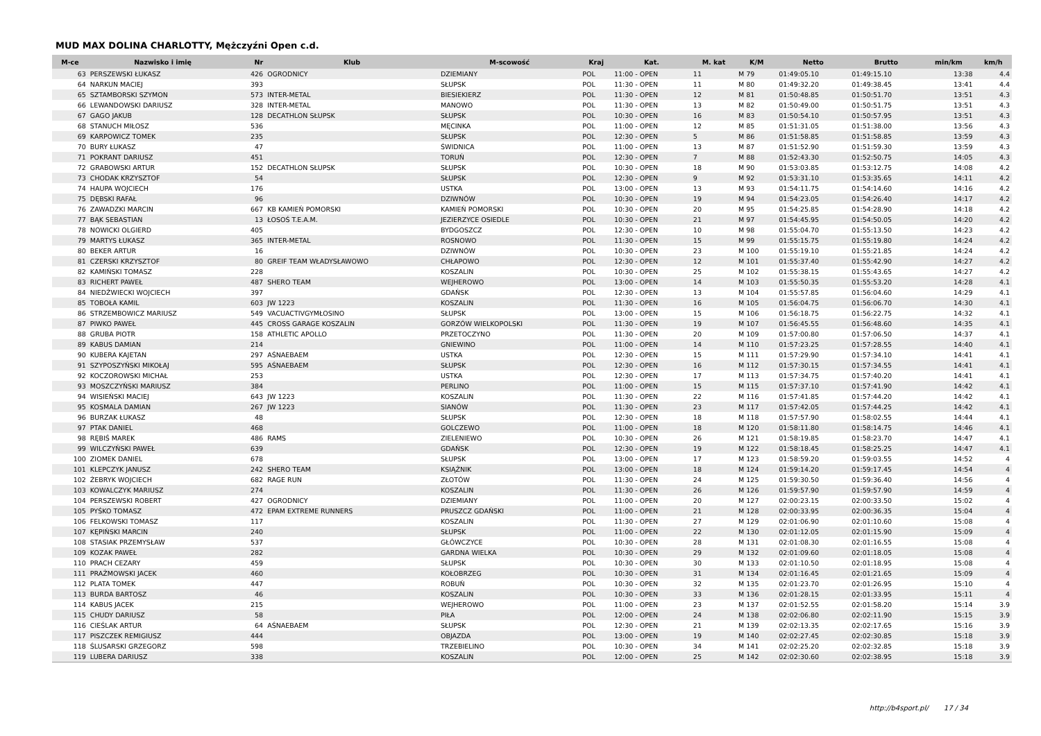MUD MAX DOLINA CHARLOTTY, Mężczyźni Open c.d.
| M-ce | Nazwisko i imię | Nr | Klub | M-scowość | Kraj | Kat. | M. kat | K/M | Netto | Brutto | min/km | km/h |
| --- | --- | --- | --- | --- | --- | --- | --- | --- | --- | --- | --- | --- |
| 63 | PERSZEWSKI ŁUKASZ | 426 | OGRODNICY | DZIEMIANY | POL | 11:00 - OPEN | 11 | M 79 | 01:49:05.10 | 01:49:15.10 | 13:38 | 4.4 |
| 64 | NARKUN MACIEJ | 393 | | SŁUPSK | POL | 11:30 - OPEN | 11 | M 80 | 01:49:32.20 | 01:49:38.45 | 13:41 | 4.4 |
| 65 | SZTAMBORSKI SZYMON | 573 | INTER-METAL | BIESIEKIERZ | POL | 11:30 - OPEN | 12 | M 81 | 01:50:48.85 | 01:50:51.70 | 13:51 | 4.3 |
| 66 | LEWANDOWSKI DARIUSZ | 328 | INTER-METAL | MANOWO | POL | 11:30 - OPEN | 13 | M 82 | 01:50:49.00 | 01:50:51.75 | 13:51 | 4.3 |
| 67 | GAGO JAKUB | 128 | DECATHLON SŁUPSK | SŁUPSK | POL | 10:30 - OPEN | 16 | M 83 | 01:50:54.10 | 01:50:57.95 | 13:51 | 4.3 |
| 68 | STANUCH MIŁOSZ | 536 | | MĘCINKA | POL | 11:00 - OPEN | 12 | M 85 | 01:51:31.05 | 01:51:38.00 | 13:56 | 4.3 |
| 69 | KARPOWICZ TOMEK | 235 | | SŁUPSK | POL | 12:30 - OPEN | 5 | M 86 | 01:51:58.85 | 01:51:58.85 | 13:59 | 4.3 |
| 70 | BURY ŁUKASZ | 47 | | ŚWIDNICA | POL | 11:00 - OPEN | 13 | M 87 | 01:51:52.90 | 01:51:59.30 | 13:59 | 4.3 |
| 71 | POKRANT DARIUSZ | 451 | | TORUŃ | POL | 12:30 - OPEN | 7 | M 88 | 01:52:43.30 | 01:52:50.75 | 14:05 | 4.3 |
| 72 | GRABOWSKI ARTUR | 152 | DECATHLON SŁUPSK | SŁUPSK | POL | 10:30 - OPEN | 18 | M 90 | 01:53:03.85 | 01:53:12.75 | 14:08 | 4.2 |
| 73 | CHODAK KRZYSZTOF | 54 | | SŁUPSK | POL | 12:30 - OPEN | 9 | M 92 | 01:53:31.10 | 01:53:35.65 | 14:11 | 4.2 |
| 74 | HAUPA WOJCIECH | 176 | | USTKA | POL | 13:00 - OPEN | 13 | M 93 | 01:54:11.75 | 01:54:14.60 | 14:16 | 4.2 |
| 75 | DĘBSKI RAFAŁ | 96 | | DZIWNÓW | POL | 10:30 - OPEN | 19 | M 94 | 01:54:23.05 | 01:54:26.40 | 14:17 | 4.2 |
| 76 | ZAWADZKI MARCIN | 667 | KB KAMIEŃ POMORSKI | KAMIEŃ POMORSKI | POL | 10:30 - OPEN | 20 | M 95 | 01:54:25.85 | 01:54:28.90 | 14:18 | 4.2 |
| 77 | BĄK SEBASTIAN | 13 | ŁOSOŚ T.E.A.M. | JEZIERZYCE OSIEDLE | POL | 10:30 - OPEN | 21 | M 97 | 01:54:45.95 | 01:54:50.05 | 14:20 | 4.2 |
| 78 | NOWICKI OLGIERD | 405 | | BYDGOSZCZ | POL | 12:30 - OPEN | 10 | M 98 | 01:55:04.70 | 01:55:13.50 | 14:23 | 4.2 |
| 79 | MARTYS ŁUKASZ | 365 | INTER-METAL | ROSNOWO | POL | 11:30 - OPEN | 15 | M 99 | 01:55:15.75 | 01:55:19.80 | 14:24 | 4.2 |
| 80 | BEKER ARTUR | 16 | | DZIWNÓW | POL | 10:30 - OPEN | 23 | M 100 | 01:55:19.10 | 01:55:21.85 | 14:24 | 4.2 |
| 81 | CZERSKI KRZYSZTOF | 80 | GREIF TEAM WŁADYSŁAWOWO | CHŁAPOWO | POL | 12:30 - OPEN | 12 | M 101 | 01:55:37.40 | 01:55:42.90 | 14:27 | 4.2 |
| 82 | KAMIŃSKI TOMASZ | 228 | | KOSZALIN | POL | 10:30 - OPEN | 25 | M 102 | 01:55:38.15 | 01:55:43.65 | 14:27 | 4.2 |
| 83 | RICHERT PAWEŁ | 487 | SHERO TEAM | WEJHEROWO | POL | 13:00 - OPEN | 14 | M 103 | 01:55:50.35 | 01:55:53.20 | 14:28 | 4.1 |
| 84 | NIEDŹWIECKI WOJCIECH | 397 | | GDAŃSK | POL | 12:30 - OPEN | 13 | M 104 | 01:55:57.85 | 01:56:04.60 | 14:29 | 4.1 |
| 85 | TOBOŁA KAMIL | 603 | JW 1223 | KOSZALIN | POL | 11:30 - OPEN | 16 | M 105 | 01:56:04.75 | 01:56:06.70 | 14:30 | 4.1 |
| 86 | STRZEMBOWICZ MARIUSZ | 549 | VACUACTIVGYMŁOSINO | SŁUPSK | POL | 13:00 - OPEN | 15 | M 106 | 01:56:18.75 | 01:56:22.75 | 14:32 | 4.1 |
| 87 | PIWKO PAWEŁ | 445 | CROSS GARAGE KOSZALIN | GORZÓW WIELKOPOLSKI | POL | 11:30 - OPEN | 19 | M 107 | 01:56:45.55 | 01:56:48.60 | 14:35 | 4.1 |
| 88 | GRUBA PIOTR | 158 | ATHLETIC APOLLO | PRZETOCZYNO | POL | 11:30 - OPEN | 20 | M 109 | 01:57:00.80 | 01:57:06.50 | 14:37 | 4.1 |
| 89 | KABUS DAMIAN | 214 | | GNIEWINO | POL | 11:00 - OPEN | 14 | M 110 | 01:57:23.25 | 01:57:28.55 | 14:40 | 4.1 |
| 90 | KUBERA KAJETAN | 297 | AŚNAEBAEM | USTKA | POL | 12:30 - OPEN | 15 | M 111 | 01:57:29.90 | 01:57:34.10 | 14:41 | 4.1 |
| 91 | SZYPOSZYŃSKI MIKOŁAJ | 595 | AŚNAEBAEM | SŁUPSK | POL | 12:30 - OPEN | 16 | M 112 | 01:57:30.15 | 01:57:34.55 | 14:41 | 4.1 |
| 92 | KOCZOROWSKI MICHAŁ | 253 | | USTKA | POL | 12:30 - OPEN | 17 | M 113 | 01:57:34.75 | 01:57:40.20 | 14:41 | 4.1 |
| 93 | MOSZCZYŃSKI MARIUSZ | 384 | | PERLINO | POL | 11:00 - OPEN | 15 | M 115 | 01:57:37.10 | 01:57:41.90 | 14:42 | 4.1 |
| 94 | WISIEŃSKI MACIEJ | 643 | JW 1223 | KOSZALIN | POL | 11:30 - OPEN | 22 | M 116 | 01:57:41.85 | 01:57:44.20 | 14:42 | 4.1 |
| 95 | KOSMALA DAMIAN | 267 | JW 1223 | SIANÓW | POL | 11:30 - OPEN | 23 | M 117 | 01:57:42.05 | 01:57:44.25 | 14:42 | 4.1 |
| 96 | BURZAK ŁUKASZ | 48 | | SŁUPSK | POL | 12:30 - OPEN | 18 | M 118 | 01:57:57.90 | 01:58:02.55 | 14:44 | 4.1 |
| 97 | PTAK DANIEL | 468 | | GOLCZEWO | POL | 11:00 - OPEN | 18 | M 120 | 01:58:11.80 | 01:58:14.75 | 14:46 | 4.1 |
| 98 | RĘBIŚ MAREK | 486 | RAMS | ZIELENIEWO | POL | 10:30 - OPEN | 26 | M 121 | 01:58:19.85 | 01:58:23.70 | 14:47 | 4.1 |
| 99 | WILCZYŃSKI PAWEŁ | 639 | | GDAŃSK | POL | 12:30 - OPEN | 19 | M 122 | 01:58:18.45 | 01:58:25.25 | 14:47 | 4.1 |
| 100 | ZIOMEK DANIEL | 678 | | SŁUPSK | POL | 13:00 - OPEN | 17 | M 123 | 01:58:59.20 | 01:59:03.55 | 14:52 | 4 |
| 101 | KLEPCZYK JANUSZ | 242 | SHERO TEAM | KSIĄŻNIK | POL | 13:00 - OPEN | 18 | M 124 | 01:59:14.20 | 01:59:17.45 | 14:54 | 4 |
| 102 | ŻEBRYK WOJCIECH | 682 | RAGE RUN | ZŁOTÓW | POL | 11:30 - OPEN | 24 | M 125 | 01:59:30.50 | 01:59:36.40 | 14:56 | 4 |
| 103 | KOWALCZYK MARIUSZ | 274 | | KOSZALIN | POL | 11:30 - OPEN | 26 | M 126 | 01:59:57.90 | 01:59:57.90 | 14:59 | 4 |
| 104 | PERSZEWSKI ROBERT | 427 | OGRODNICY | DZIEMIANY | POL | 11:00 - OPEN | 20 | M 127 | 02:00:23.15 | 02:00:33.50 | 15:02 | 4 |
| 105 | PYŚKO TOMASZ | 472 | EPAM EXTREME RUNNERS | PRUSZCZ GDAŃSKI | POL | 11:00 - OPEN | 21 | M 128 | 02:00:33.95 | 02:00:36.35 | 15:04 | 4 |
| 106 | FELKOWSKI TOMASZ | 117 | | KOSZALIN | POL | 11:30 - OPEN | 27 | M 129 | 02:01:06.90 | 02:01:10.60 | 15:08 | 4 |
| 107 | KĘPIŃSKI MARCIN | 240 | | SŁUPSK | POL | 11:00 - OPEN | 22 | M 130 | 02:01:12.05 | 02:01:15.90 | 15:09 | 4 |
| 108 | STASIAK PRZEMYSŁAW | 537 | | GŁÓWCZYCE | POL | 10:30 - OPEN | 28 | M 131 | 02:01:08.30 | 02:01:16.55 | 15:08 | 4 |
| 109 | KOZAK PAWEŁ | 282 | | GARDNA WIELKA | POL | 10:30 - OPEN | 29 | M 132 | 02:01:09.60 | 02:01:18.05 | 15:08 | 4 |
| 110 | PRACH CEZARY | 459 | | SŁUPSK | POL | 10:30 - OPEN | 30 | M 133 | 02:01:10.50 | 02:01:18.95 | 15:08 | 4 |
| 111 | PRAŻMOWSKI JACEK | 460 | | KOŁOBRZEG | POL | 10:30 - OPEN | 31 | M 134 | 02:01:16.45 | 02:01:21.65 | 15:09 | 4 |
| 112 | PLATA TOMEK | 447 | | ROBUŃ | POL | 10:30 - OPEN | 32 | M 135 | 02:01:23.70 | 02:01:26.95 | 15:10 | 4 |
| 113 | BURDA BARTOSZ | 46 | | KOSZALIN | POL | 10:30 - OPEN | 33 | M 136 | 02:01:28.15 | 02:01:33.95 | 15:11 | 4 |
| 114 | KABUS JACEK | 215 | | WEJHEROWO | POL | 11:00 - OPEN | 23 | M 137 | 02:01:52.55 | 02:01:58.20 | 15:14 | 3.9 |
| 115 | CHUDY DARIUSZ | 58 | | PIŁA | POL | 12:00 - OPEN | 24 | M 138 | 02:02:06.80 | 02:02:11.90 | 15:15 | 3.9 |
| 116 | CIEŚLAK ARTUR | 64 | AŚNAEBAEM | SŁUPSK | POL | 12:30 - OPEN | 21 | M 139 | 02:02:13.35 | 02:02:17.65 | 15:16 | 3.9 |
| 117 | PISZCZEK REMIGIUSZ | 444 | | OBJAZDA | POL | 13:00 - OPEN | 19 | M 140 | 02:02:27.45 | 02:02:30.85 | 15:18 | 3.9 |
| 118 | ŚLUSARSKI GRZEGORZ | 598 | | TRZEBIELINO | POL | 10:30 - OPEN | 34 | M 141 | 02:02:25.20 | 02:02:32.85 | 15:18 | 3.9 |
| 119 | LUBERA DARIUSZ | 338 | | KOSZALIN | POL | 12:00 - OPEN | 25 | M 142 | 02:02:30.60 | 02:02:38.95 | 15:18 | 3.9 |
http://b4sport.pl/ 17 / 34